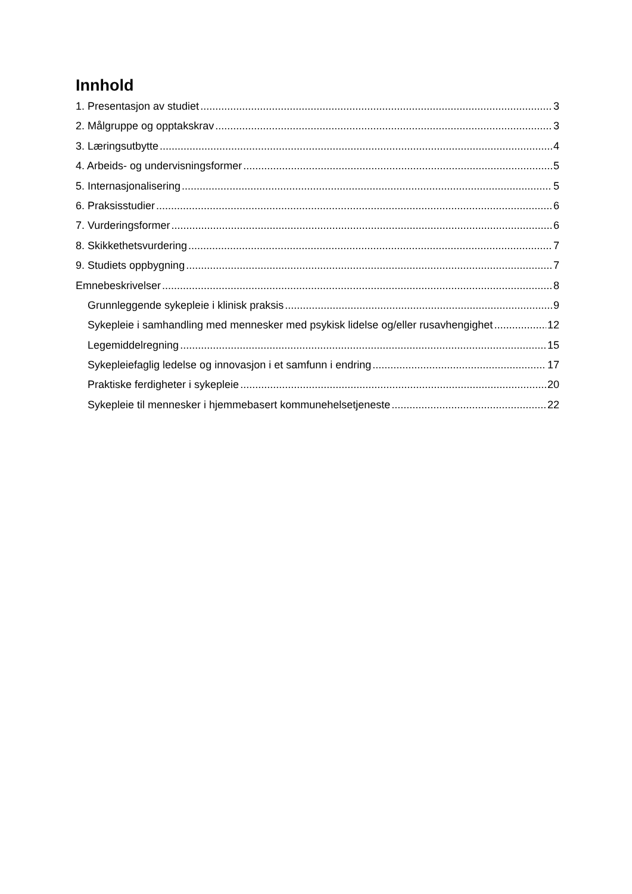Innhold
1. Presentasjon av studiet 3
2. Målgruppe og opptakskrav 3
3. Læringsutbytte 4
4. Arbeids- og undervisningsformer 5
5. Internasjonalisering 5
6. Praksisstudier 6
7. Vurderingsformer 6
8. Skikkethetsvurdering 7
9. Studiets oppbygning 7
Emnebeskrivelser 8
Grunnleggende sykepleie i klinisk praksis 9
Sykepleie i samhandling med mennesker med psykisk lidelse og/eller rusavhengighet 12
Legemiddelregning 15
Sykepleiefaglig ledelse og innovasjon i et samfunn i endring 17
Praktiske ferdigheter i sykepleie 20
Sykepleie til mennesker i hjemmebasert kommunehelsetjeneste 22